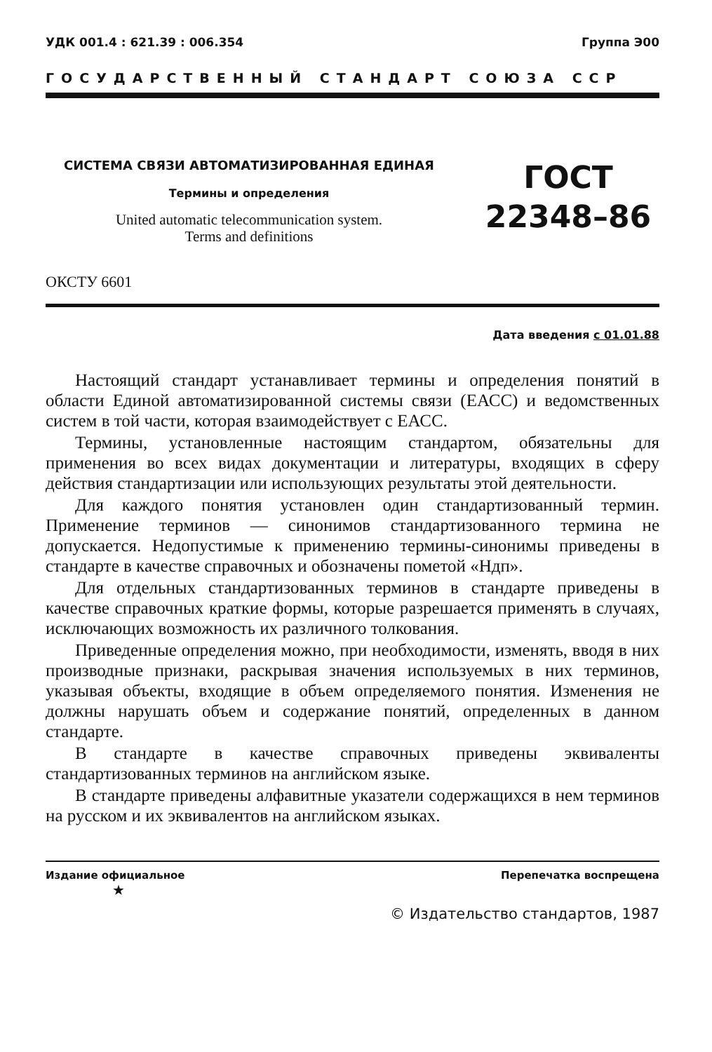УДК 001.4 : 621.39 : 006.354 Группа Э00
ГОСУДАРСТВЕННЫЙ СТАНДАРТ СОЮЗА ССР
СИСТЕМА СВЯЗИ АВТОМАТИЗИРОВАННАЯ ЕДИНАЯ
Термины и определения
United automatic telecommunication system.
Terms and definitions
ГОСТ
22348–86
ОКСТУ 6601
Дата введения с 01.01.88
Настоящий стандарт устанавливает термины и определения понятий в области Единой автоматизированной системы связи (ЕАСС) и ведомственных систем в той части, которая взаимодействует с ЕАСС.
Термины, установленные настоящим стандартом, обязательны для применения во всех видах документации и литературы, входящих в сферу действия стандартизации или использующих результаты этой деятельности.
Для каждого понятия установлен один стандартизованный термин. Применение терминов — синонимов стандартизованного термина не допускается. Недопустимые к применению термины-синонимы приведены в стандарте в качестве справочных и обозначены пометой «Ндп».
Для отдельных стандартизованных терминов в стандарте приведены в качестве справочных краткие формы, которые разрешается применять в случаях, исключающих возможность их различного толкования.
Приведенные определения можно, при необходимости, изменять, вводя в них производные признаки, раскрывая значения используемых в них терминов, указывая объекты, входящие в объем определяемого понятия. Изменения не должны нарушать объем и содержание понятий, определенных в данном стандарте.
В стандарте в качестве справочных приведены эквиваленты стандартизованных терминов на английском языке.
В стандарте приведены алфавитные указатели содержащихся в нем терминов на русском и их эквивалентов на английском языках.
Издание официальное Перепечатка воспрещена
★
© Издательство стандартов, 1987